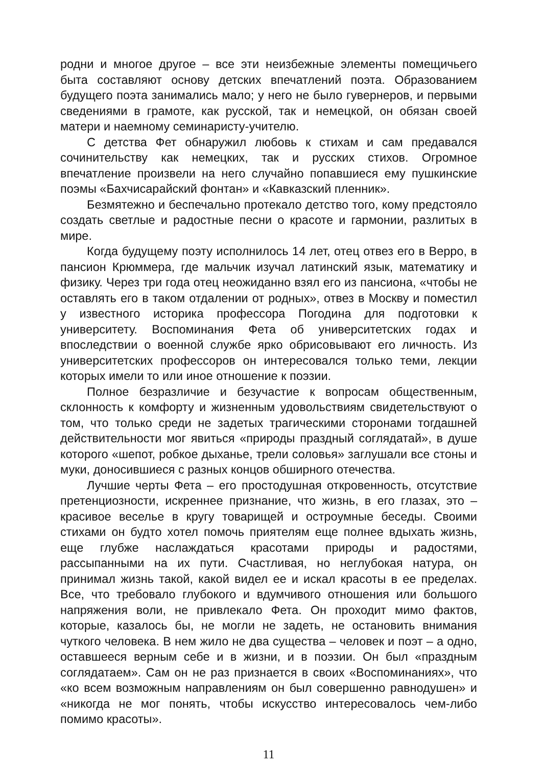родни и многое другое – все эти неизбежные элементы помещичьего быта составляют основу детских впечатлений поэта. Образованием будущего поэта занимались мало; у него не было гувернеров, и первыми сведениями в грамоте, как русской, так и немецкой, он обязан своей матери и наемному семинаристу-учителю.
С детства Фет обнаружил любовь к стихам и сам предавался сочинительству как немецких, так и русских стихов. Огромное впечатление произвели на него случайно попавшиеся ему пушкинские поэмы «Бахчисарайский фонтан» и «Кавказский пленник».
Безмятежно и беспечально протекало детство того, кому предстояло создать светлые и радостные песни о красоте и гармонии, разлитых в мире.
Когда будущему поэту исполнилось 14 лет, отец отвез его в Верро, в пансион Крюммера, где мальчик изучал латинский язык, математику и физику. Через три года отец неожиданно взял его из пансиона, «чтобы не оставлять его в таком отдалении от родных», отвез в Москву и поместил у известного историка профессора Погодина для подготовки к университету. Воспоминания Фета об университетских годах и впоследствии о военной службе ярко обрисовывают его личность. Из университетских профессоров он интересовался только теми, лекции которых имели то или иное отношение к поэзии.
Полное безразличие и безучастие к вопросам общественным, склонность к комфорту и жизненным удовольствиям свидетельствуют о том, что только среди не задетых трагическими сторонами тогдашней действительности мог явиться «природы праздный соглядатай», в душе которого «шепот, робкое дыханье, трели соловья» заглушали все стоны и муки, доносившиеся с разных концов обширного отечества.
Лучшие черты Фета – его простодушная откровенность, отсутствие претенциозности, искреннее признание, что жизнь, в его глазах, это – красивое веселье в кругу товарищей и остроумные беседы. Своими стихами он будто хотел помочь приятелям еще полнее вдыхать жизнь, еще глубже наслаждаться красотами природы и радостями, рассыпанными на их пути. Счастливая, но неглубокая натура, он принимал жизнь такой, какой видел ее и искал красоты в ее пределах. Все, что требовало глубокого и вдумчивого отношения или большого напряжения воли, не привлекало Фета. Он проходит мимо фактов, которые, казалось бы, не могли не задеть, не остановить внимания чуткого человека. В нем жило не два существа – человек и поэт – а одно, оставшееся верным себе и в жизни, и в поэзии. Он был «праздным соглядатаем». Сам он не раз признается в своих «Воспоминаниях», что «ко всем возможным направлениям он был совершенно равнодушен» и «никогда не мог понять, чтобы искусство интересовалось чем-либо помимо красоты».
11